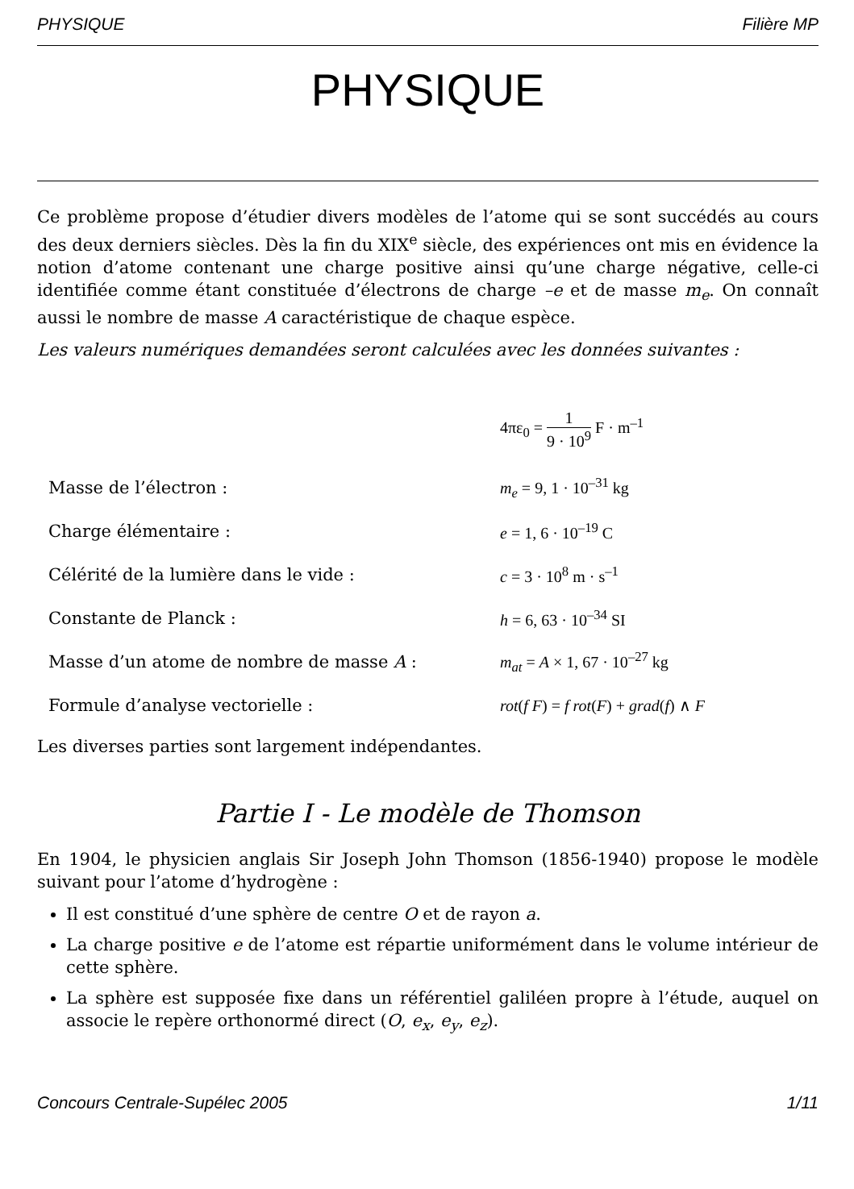PHYSIQUE Filière MP
PHYSIQUE
Ce problème propose d’étudier divers modèles de l’atome qui se sont succédés au cours des deux derniers siècles. Dès la fin du XIX<sup>e</sup> siècle, des expériences ont mis en évidence la notion d’atome contenant une charge positive ainsi qu’une charge négative, celle-ci identifiée comme étant constituée d’électrons de charge –e et de masse m<sub>e</sub>. On connaît aussi le nombre de masse A caractéristique de chaque espèce.
Les valeurs numériques demandées seront calculées avec les données suivantes :
| | 4πε<sub>0</sub> = 1 9 · 10<sup>9</sup> F · m<sup>–1</sup> |
| Masse de l’électron : | m<sub>e</sub> = 9, 1 · 10<sup>–31</sup> kg |
| Charge élémentaire : | e = 1, 6 · 10<sup>–19</sup> C |
| Célérité de la lumière dans le vide : | c = 3 · 10<sup>8</sup> m · s<sup>–1</sup> |
| Constante de Planck : | h = 6, 63 · 10<sup>–34</sup> SI |
| Masse d’un atome de nombre de masse A : | m<sub>at</sub> = A × 1, 67 · 10<sup>–27</sup> kg |
| Formule d’analyse vectorielle : | rot ( f F ) = f rot ( F ) + grad ( f ) ∧ F |
Les diverses parties sont largement indépendantes.
Partie I - Le modèle de Thomson
En 1904, le physicien anglais Sir Joseph John Thomson (1856-1940) propose le modèle suivant pour l’atome d’hydrogène :
Il est constitué d’une sphère de centre O et de rayon a.
La charge positive e de l’atome est répartie uniformément dans le volume intérieur de cette sphère.
La sphère est supposée fixe dans un référentiel galiléen propre à l’étude, auquel on associe le repère orthonormé direct (O, e<sub>x</sub>, e<sub>y</sub>, e<sub>z</sub>).
Concours Centrale-Supélec 2005 1/11